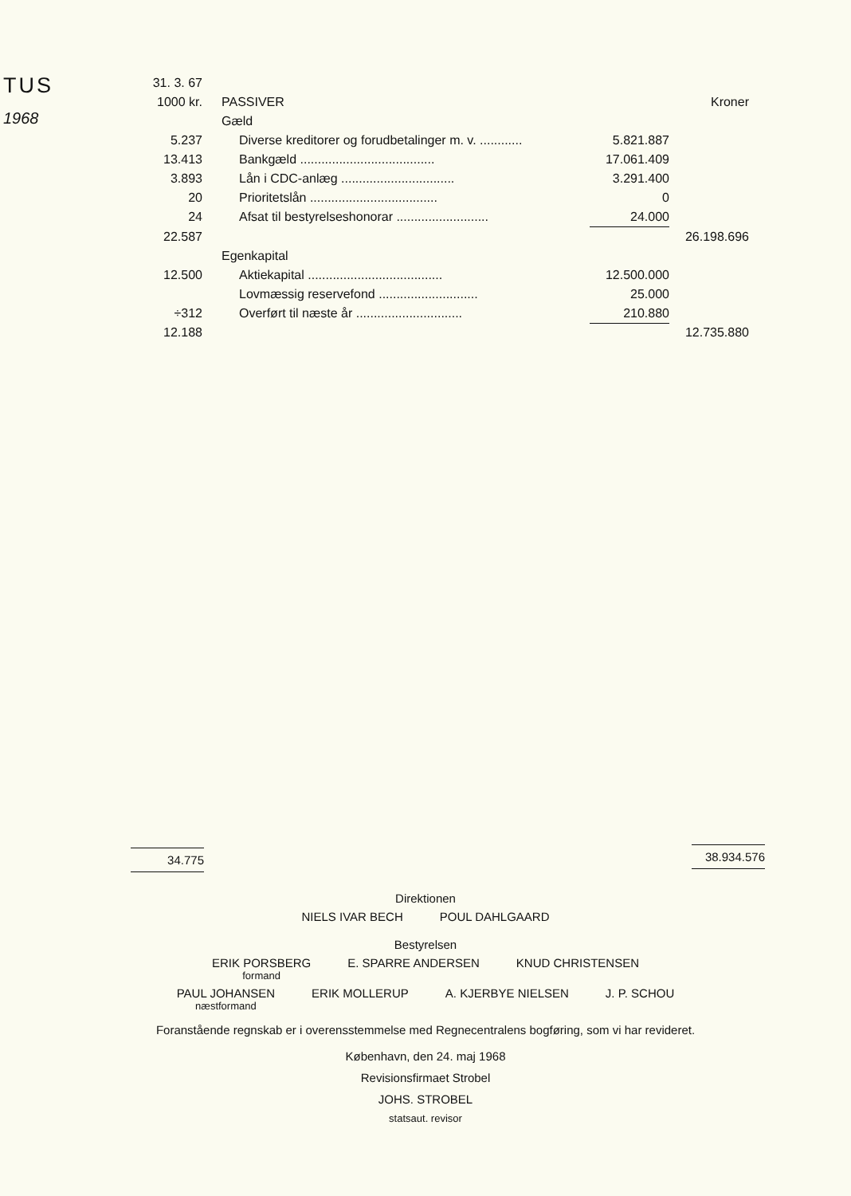TUS
1968
| 31. 3. 67 | | | |
| 1000 kr. | PASSIVER | | Kroner |
| | Gæld | | |
| 5.237 | Diverse kreditorer og forudbetalinger m. v. ............ | 5.821.887 | |
| 13.413 | Bankgæld ...................................... | 17.061.409 | |
| 3.893 | Lån i CDC-anlæg ................................ | 3.291.400 | |
| 20 | Prioritetslån .................................... | 0 | |
| 24 | Afsat til bestyrelseshonorar .......................... | 24.000 | |
| 22.587 | | | 26.198.696 |
| | Egenkapital | | |
| 12.500 | Aktiekapital ...................................... | 12.500.000 | |
| | Lovmæssig reservefond ............................ | 25.000 | |
| ÷312 | Overført til næste år .............................. | 210.880 | |
| 12.188 | | | 12.735.880 |
34.775 38.934.576
Direktionen
NIELS IVAR BECH POUL DAHLGAARD
Bestyrelsen
ERIK PORSBERG
formand
E. SPARRE ANDERSEN KNUD CHRISTENSEN
PAUL JOHANSEN
næstformand
ERIK MOLLERUP A. KJERBYE NIELSEN J. P. SCHOU
Foranstående regnskab er i overensstemmelse med Regnecentralens bogføring, som vi har revideret.
København, den 24. maj 1968
Revisionsfirmaet Strobel
JOHS. STROBEL
statsaut. revisor